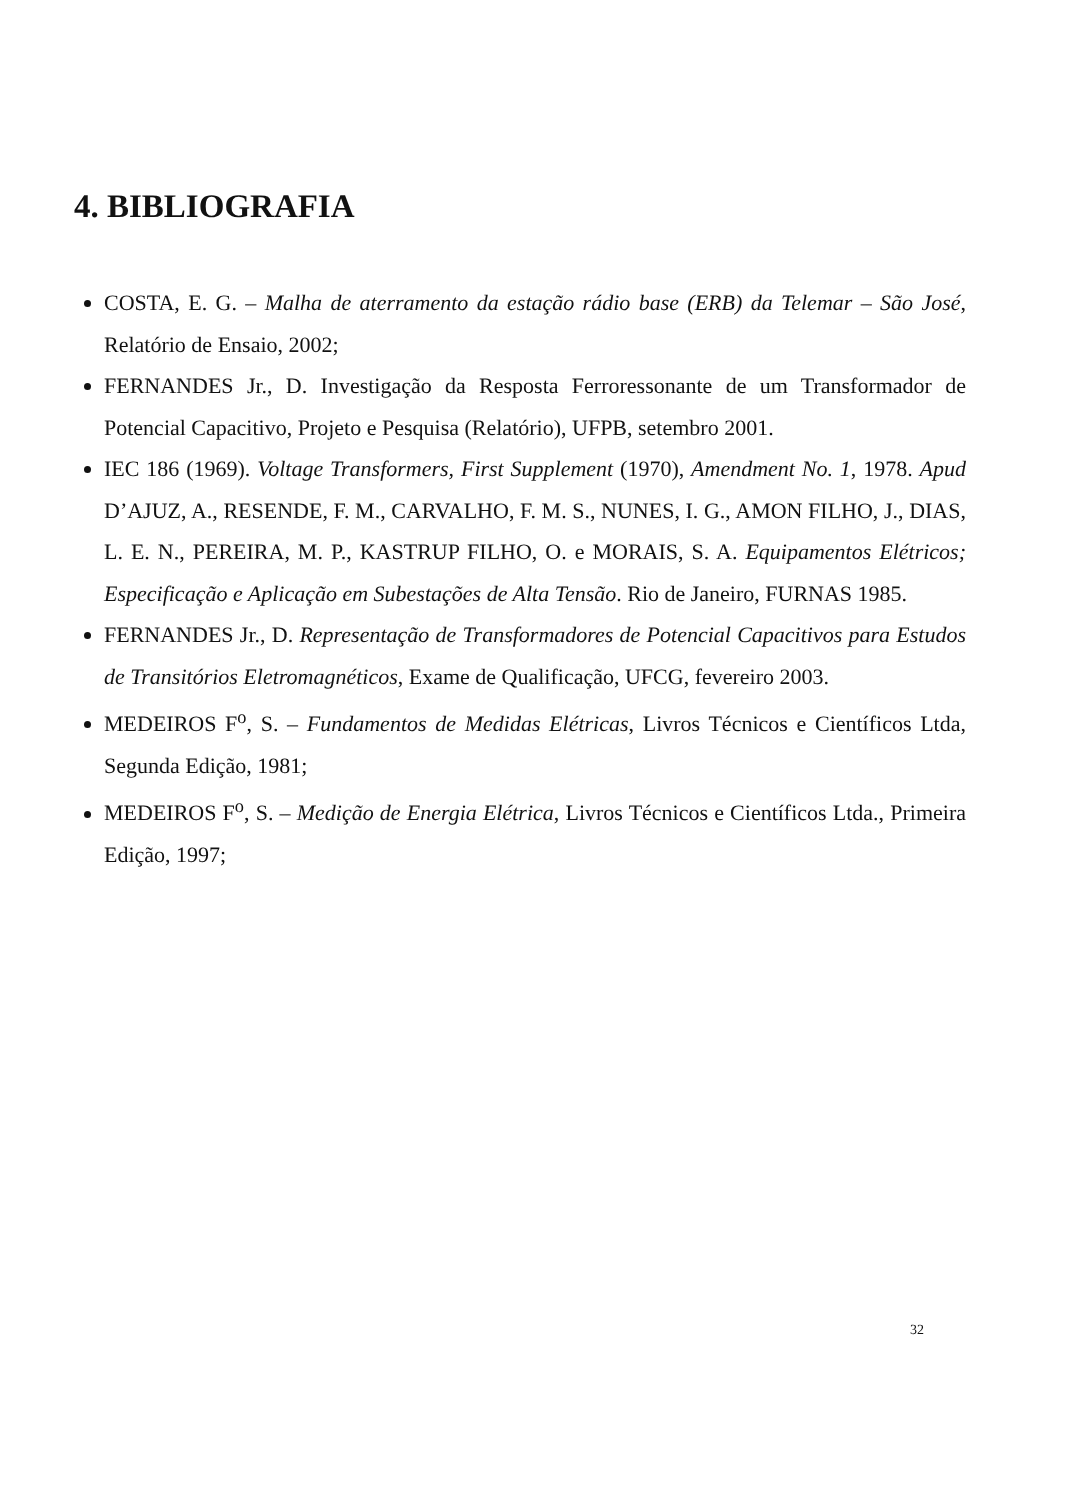4. BIBLIOGRAFIA
COSTA, E. G. – Malha de aterramento da estação rádio base (ERB) da Telemar – São José, Relatório de Ensaio, 2002;
FERNANDES Jr., D. Investigação da Resposta Ferroressonante de um Transformador de Potencial Capacitivo, Projeto e Pesquisa (Relatório), UFPB, setembro 2001.
IEC 186 (1969). Voltage Transformers, First Supplement (1970), Amendment No. 1, 1978. Apud D’AJUZ, A., RESENDE, F. M., CARVALHO, F. M. S., NUNES, I. G., AMON FILHO, J., DIAS, L. E. N., PEREIRA, M. P., KASTRUP FILHO, O. e MORAIS, S. A. Equipamentos Elétricos; Especificação e Aplicação em Subestações de Alta Tensão. Rio de Janeiro, FURNAS 1985.
FERNANDES Jr., D. Representação de Transformadores de Potencial Capacitivos para Estudos de Transitórios Eletromagnéticos, Exame de Qualificação, UFCG, fevereiro 2003.
MEDEIROS F<sup>o</sup>, S. – Fundamentos de Medidas Elétricas, Livros Técnicos e Científicos Ltda, Segunda Edição, 1981;
MEDEIROS F<sup>o</sup>, S. – Medição de Energia Elétrica, Livros Técnicos e Científicos Ltda., Primeira Edição, 1997;
32